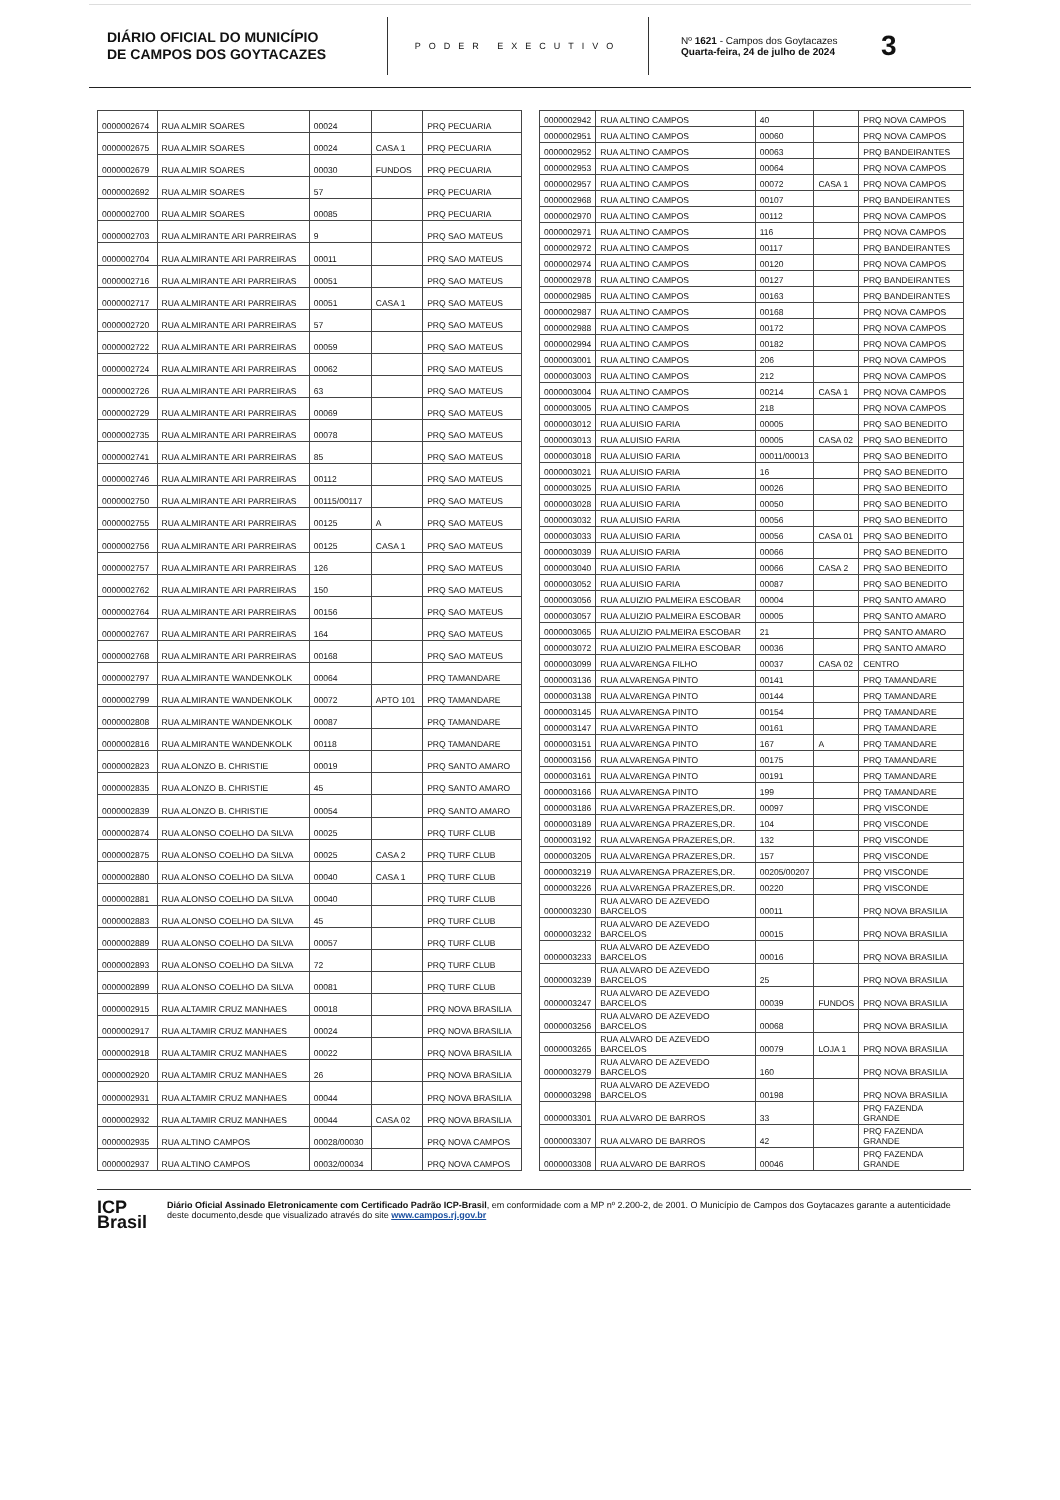DIÁRIO OFICIAL DO MUNICÍPIO
DE CAMPOS DOS GOYTACAZES
PODER EXECUTIVO
Nº 1621 - Campos dos Goytacazes
Quarta-feira, 24 de julho de 2024
3
| 0000002674 | RUA ALMIR SOARES | 00024 | | PRQ PECUARIA |
| 0000002675 | RUA ALMIR SOARES | 00024 | CASA 1 | PRQ PECUARIA |
| 0000002679 | RUA ALMIR SOARES | 00030 | FUNDOS | PRQ PECUARIA |
| 0000002692 | RUA ALMIR SOARES | 57 | | PRQ PECUARIA |
| 0000002700 | RUA ALMIR SOARES | 00085 | | PRQ PECUARIA |
| 0000002703 | RUA ALMIRANTE ARI PARREIRAS | 9 | | PRQ SAO MATEUS |
| 0000002704 | RUA ALMIRANTE ARI PARREIRAS | 00011 | | PRQ SAO MATEUS |
| 0000002716 | RUA ALMIRANTE ARI PARREIRAS | 00051 | | PRQ SAO MATEUS |
| 0000002717 | RUA ALMIRANTE ARI PARREIRAS | 00051 | CASA 1 | PRQ SAO MATEUS |
| 0000002720 | RUA ALMIRANTE ARI PARREIRAS | 57 | | PRQ SAO MATEUS |
| 0000002722 | RUA ALMIRANTE ARI PARREIRAS | 00059 | | PRQ SAO MATEUS |
| 0000002724 | RUA ALMIRANTE ARI PARREIRAS | 00062 | | PRQ SAO MATEUS |
| 0000002726 | RUA ALMIRANTE ARI PARREIRAS | 63 | | PRQ SAO MATEUS |
| 0000002729 | RUA ALMIRANTE ARI PARREIRAS | 00069 | | PRQ SAO MATEUS |
| 0000002735 | RUA ALMIRANTE ARI PARREIRAS | 00078 | | PRQ SAO MATEUS |
| 0000002741 | RUA ALMIRANTE ARI PARREIRAS | 85 | | PRQ SAO MATEUS |
| 0000002746 | RUA ALMIRANTE ARI PARREIRAS | 00112 | | PRQ SAO MATEUS |
| 0000002750 | RUA ALMIRANTE ARI PARREIRAS | 00115/00117 | | PRQ SAO MATEUS |
| 0000002755 | RUA ALMIRANTE ARI PARREIRAS | 00125 | A | PRQ SAO MATEUS |
| 0000002756 | RUA ALMIRANTE ARI PARREIRAS | 00125 | CASA 1 | PRQ SAO MATEUS |
| 0000002757 | RUA ALMIRANTE ARI PARREIRAS | 126 | | PRQ SAO MATEUS |
| 0000002762 | RUA ALMIRANTE ARI PARREIRAS | 150 | | PRQ SAO MATEUS |
| 0000002764 | RUA ALMIRANTE ARI PARREIRAS | 00156 | | PRQ SAO MATEUS |
| 0000002767 | RUA ALMIRANTE ARI PARREIRAS | 164 | | PRQ SAO MATEUS |
| 0000002768 | RUA ALMIRANTE ARI PARREIRAS | 00168 | | PRQ SAO MATEUS |
| 0000002797 | RUA ALMIRANTE WANDENKOLK | 00064 | | PRQ TAMANDARE |
| 0000002799 | RUA ALMIRANTE WANDENKOLK | 00072 | APTO 101 | PRQ TAMANDARE |
| 0000002808 | RUA ALMIRANTE WANDENKOLK | 00087 | | PRQ TAMANDARE |
| 0000002816 | RUA ALMIRANTE WANDENKOLK | 00118 | | PRQ TAMANDARE |
| 0000002823 | RUA ALONZO B. CHRISTIE | 00019 | | PRQ SANTO AMARO |
| 0000002835 | RUA ALONZO B. CHRISTIE | 45 | | PRQ SANTO AMARO |
| 0000002839 | RUA ALONZO B. CHRISTIE | 00054 | | PRQ SANTO AMARO |
| 0000002874 | RUA ALONSO COELHO DA SILVA | 00025 | | PRQ TURF CLUB |
| 0000002875 | RUA ALONSO COELHO DA SILVA | 00025 | CASA 2 | PRQ TURF CLUB |
| 0000002880 | RUA ALONSO COELHO DA SILVA | 00040 | CASA 1 | PRQ TURF CLUB |
| 0000002881 | RUA ALONSO COELHO DA SILVA | 00040 | | PRQ TURF CLUB |
| 0000002883 | RUA ALONSO COELHO DA SILVA | 45 | | PRQ TURF CLUB |
| 0000002889 | RUA ALONSO COELHO DA SILVA | 00057 | | PRQ TURF CLUB |
| 0000002893 | RUA ALONSO COELHO DA SILVA | 72 | | PRQ TURF CLUB |
| 0000002899 | RUA ALONSO COELHO DA SILVA | 00081 | | PRQ TURF CLUB |
| 0000002915 | RUA ALTAMIR CRUZ MANHAES | 00018 | | PRQ NOVA BRASILIA |
| 0000002917 | RUA ALTAMIR CRUZ MANHAES | 00024 | | PRQ NOVA BRASILIA |
| 0000002918 | RUA ALTAMIR CRUZ MANHAES | 00022 | | PRQ NOVA BRASILIA |
| 0000002920 | RUA ALTAMIR CRUZ MANHAES | 26 | | PRQ NOVA BRASILIA |
| 0000002931 | RUA ALTAMIR CRUZ MANHAES | 00044 | | PRQ NOVA BRASILIA |
| 0000002932 | RUA ALTAMIR CRUZ MANHAES | 00044 | CASA 02 | PRQ NOVA BRASILIA |
| 0000002935 | RUA ALTINO CAMPOS | 00028/00030 | | PRQ NOVA CAMPOS |
| 0000002937 | RUA ALTINO CAMPOS | 00032/00034 | | PRQ NOVA CAMPOS |
| 0000002942 | RUA ALTINO CAMPOS | 40 | | PRQ NOVA CAMPOS |
| 0000002951 | RUA ALTINO CAMPOS | 00060 | | PRQ NOVA CAMPOS |
| 0000002952 | RUA ALTINO CAMPOS | 00063 | | PRQ BANDEIRANTES |
| 0000002953 | RUA ALTINO CAMPOS | 00064 | | PRQ NOVA CAMPOS |
| 0000002957 | RUA ALTINO CAMPOS | 00072 | CASA 1 | PRQ NOVA CAMPOS |
| 0000002968 | RUA ALTINO CAMPOS | 00107 | | PRQ BANDEIRANTES |
| 0000002970 | RUA ALTINO CAMPOS | 00112 | | PRQ NOVA CAMPOS |
| 0000002971 | RUA ALTINO CAMPOS | 116 | | PRQ NOVA CAMPOS |
| 0000002972 | RUA ALTINO CAMPOS | 00117 | | PRQ BANDEIRANTES |
| 0000002974 | RUA ALTINO CAMPOS | 00120 | | PRQ NOVA CAMPOS |
| 0000002978 | RUA ALTINO CAMPOS | 00127 | | PRQ BANDEIRANTES |
| 0000002985 | RUA ALTINO CAMPOS | 00163 | | PRQ BANDEIRANTES |
| 0000002987 | RUA ALTINO CAMPOS | 00168 | | PRQ NOVA CAMPOS |
| 0000002988 | RUA ALTINO CAMPOS | 00172 | | PRQ NOVA CAMPOS |
| 0000002994 | RUA ALTINO CAMPOS | 00182 | | PRQ NOVA CAMPOS |
| 0000003001 | RUA ALTINO CAMPOS | 206 | | PRQ NOVA CAMPOS |
| 0000003003 | RUA ALTINO CAMPOS | 212 | | PRQ NOVA CAMPOS |
| 0000003004 | RUA ALTINO CAMPOS | 00214 | CASA 1 | PRQ NOVA CAMPOS |
| 0000003005 | RUA ALTINO CAMPOS | 218 | | PRQ NOVA CAMPOS |
| 0000003012 | RUA ALUISIO FARIA | 00005 | | PRQ SAO BENEDITO |
| 0000003013 | RUA ALUISIO FARIA | 00005 | CASA 02 | PRQ SAO BENEDITO |
| 0000003018 | RUA ALUISIO FARIA | 00011/00013 | | PRQ SAO BENEDITO |
| 0000003021 | RUA ALUISIO FARIA | 16 | | PRQ SAO BENEDITO |
| 0000003025 | RUA ALUISIO FARIA | 00026 | | PRQ SAO BENEDITO |
| 0000003028 | RUA ALUISIO FARIA | 00050 | | PRQ SAO BENEDITO |
| 0000003032 | RUA ALUISIO FARIA | 00056 | | PRQ SAO BENEDITO |
| 0000003033 | RUA ALUISIO FARIA | 00056 | CASA 01 | PRQ SAO BENEDITO |
| 0000003039 | RUA ALUISIO FARIA | 00066 | | PRQ SAO BENEDITO |
| 0000003040 | RUA ALUISIO FARIA | 00066 | CASA 2 | PRQ SAO BENEDITO |
| 0000003052 | RUA ALUISIO FARIA | 00087 | | PRQ SAO BENEDITO |
| 0000003056 | RUA ALUIZIO PALMEIRA ESCOBAR | 00004 | | PRQ SANTO AMARO |
| 0000003057 | RUA ALUIZIO PALMEIRA ESCOBAR | 00005 | | PRQ SANTO AMARO |
| 0000003065 | RUA ALUIZIO PALMEIRA ESCOBAR | 21 | | PRQ SANTO AMARO |
| 0000003072 | RUA ALUIZIO PALMEIRA ESCOBAR | 00036 | | PRQ SANTO AMARO |
| 0000003099 | RUA ALVARENGA FILHO | 00037 | CASA 02 | CENTRO |
| 0000003136 | RUA ALVARENGA PINTO | 00141 | | PRQ TAMANDARE |
| 0000003138 | RUA ALVARENGA PINTO | 00144 | | PRQ TAMANDARE |
| 0000003145 | RUA ALVARENGA PINTO | 00154 | | PRQ TAMANDARE |
| 0000003147 | RUA ALVARENGA PINTO | 00161 | | PRQ TAMANDARE |
| 0000003151 | RUA ALVARENGA PINTO | 167 | A | PRQ TAMANDARE |
| 0000003156 | RUA ALVARENGA PINTO | 00175 | | PRQ TAMANDARE |
| 0000003161 | RUA ALVARENGA PINTO | 00191 | | PRQ TAMANDARE |
| 0000003166 | RUA ALVARENGA PINTO | 199 | | PRQ TAMANDARE |
| 0000003186 | RUA ALVARENGA PRAZERES,DR. | 00097 | | PRQ VISCONDE |
| 0000003189 | RUA ALVARENGA PRAZERES,DR. | 104 | | PRQ VISCONDE |
| 0000003192 | RUA ALVARENGA PRAZERES,DR. | 132 | | PRQ VISCONDE |
| 0000003205 | RUA ALVARENGA PRAZERES,DR. | 157 | | PRQ VISCONDE |
| 0000003219 | RUA ALVARENGA PRAZERES,DR. | 00205/00207 | | PRQ VISCONDE |
| 0000003226 | RUA ALVARENGA PRAZERES,DR. | 00220 | | PRQ VISCONDE |
| 0000003230 | RUA ALVARO DE AZEVEDO BARCELOS | 00011 | | PRQ NOVA BRASILIA |
| 0000003232 | RUA ALVARO DE AZEVEDO BARCELOS | 00015 | | PRQ NOVA BRASILIA |
| 0000003233 | RUA ALVARO DE AZEVEDO BARCELOS | 00016 | | PRQ NOVA BRASILIA |
| 0000003239 | RUA ALVARO DE AZEVEDO BARCELOS | 25 | | PRQ NOVA BRASILIA |
| 0000003247 | RUA ALVARO DE AZEVEDO BARCELOS | 00039 | FUNDOS | PRQ NOVA BRASILIA |
| 0000003256 | RUA ALVARO DE AZEVEDO BARCELOS | 00068 | | PRQ NOVA BRASILIA |
| 0000003265 | RUA ALVARO DE AZEVEDO BARCELOS | 00079 | LOJA 1 | PRQ NOVA BRASILIA |
| 0000003279 | RUA ALVARO DE AZEVEDO BARCELOS | 160 | | PRQ NOVA BRASILIA |
| 0000003298 | RUA ALVARO DE AZEVEDO BARCELOS | 00198 | | PRQ NOVA BRASILIA |
| 0000003301 | RUA ALVARO DE BARROS | 33 | | PRQ FAZENDA GRANDE |
| 0000003307 | RUA ALVARO DE BARROS | 42 | | PRQ FAZENDA GRANDE |
| 0000003308 | RUA ALVARO DE BARROS | 00046 | | PRQ FAZENDA GRANDE |
ICP
Brasil
Diário Oficial Assinado Eletronicamente com Certificado Padrão ICP-Brasil, em conformidade com a MP nº 2.200-2, de 2001. O Município de Campos dos Goytacazes garante a autenticidade deste documento,desde que visualizado através do site www.campos.rj.gov.br